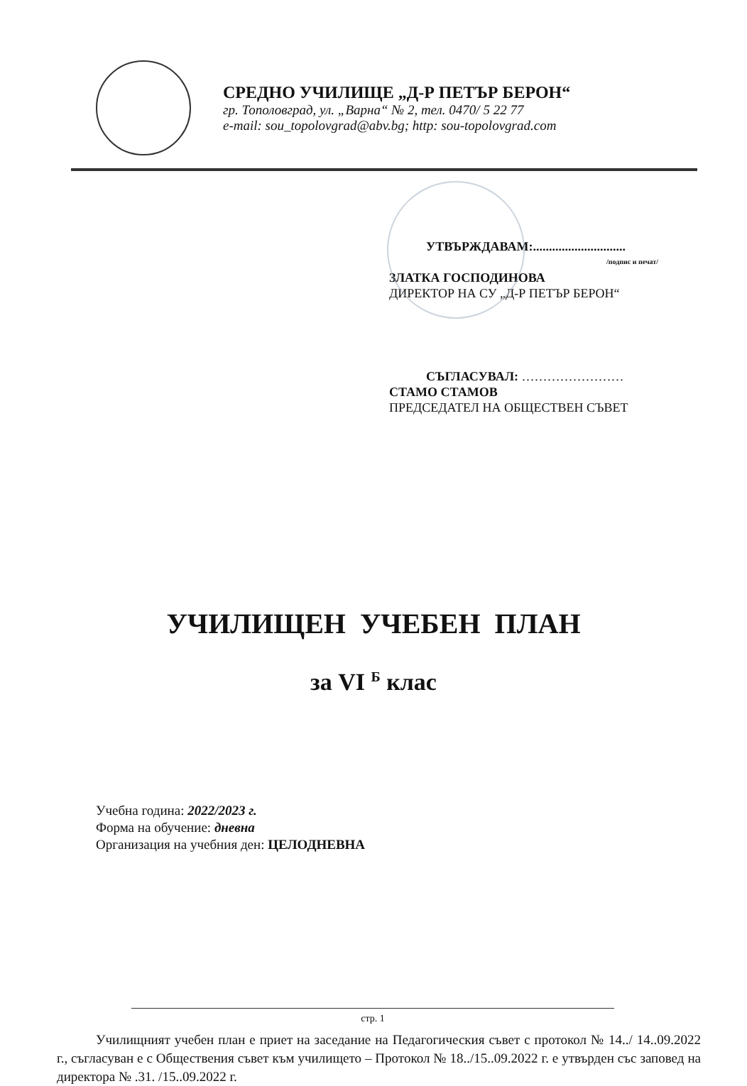СРЕДНО УЧИЛИЩЕ „Д-Р ПЕТЪР БЕРОН“
гр. Тополовград, ул. „Варна“ № 2, тел. 0470/ 5 22 77
e-mail: sou_topolovgrad@abv.bg; http: sou-topolovgrad.com
УТВЪРЖДАВАМ:.............................
/подпис и печат/
ЗЛАТКА ГОСПОДИНОВА
ДИРЕКТОР НА СУ „Д-Р ПЕТЪР БЕРОН“
СЪГЛАСУВАЛ: ……………………
СТАМО СТАМОВ
ПРЕДСЕДАТЕЛ НА ОБЩЕСТВЕН СЪВЕТ
УЧИЛИЩЕН УЧЕБЕН ПЛАН
за VI <sup>Б</sup> клас
Учебна година: 2022/2023 г.
Форма на обучение: дневна
Организация на учебния ден: ЦЕЛОДНЕВНА
Училищният учебен план е приет на заседание на Педагогическия съвет с протокол № 14../ 14..09.2022 г., съгласуван е с Обществения съвет към училището – Протокол № 18../15..09.2022 г. е утвърден със заповед на директора № .31. /15..09.2022 г.
стр. 1